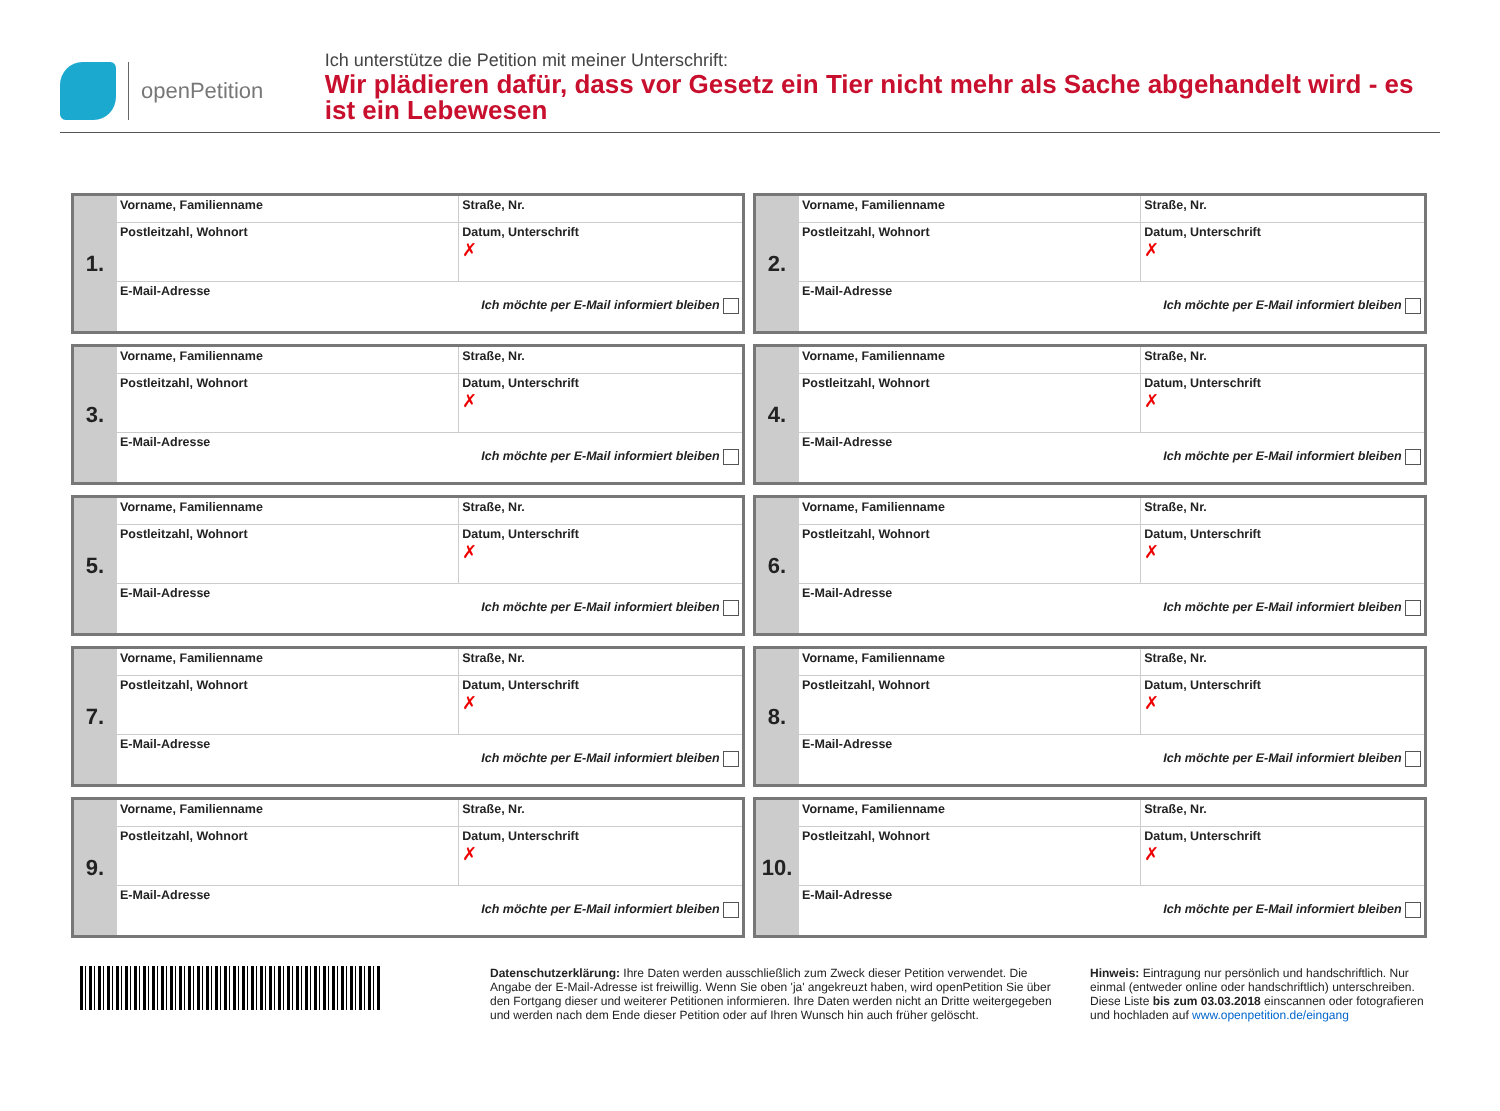openPetition
Ich unterstütze die Petition mit meiner Unterschrift:
Wir plädieren dafür, dass vor Gesetz ein Tier nicht mehr als Sache abgehandelt wird - es ist ein Lebewesen
| 1. | Vorname, Familienname | Straße, Nr. |
| | Postleitzahl, Wohnort | Datum, Unterschrift ✗ |
| | E-Mail-Adresse Ich möchte per E-Mail informiert bleiben | |
| 2. | Vorname, Familienname | Straße, Nr. |
| | Postleitzahl, Wohnort | Datum, Unterschrift ✗ |
| | E-Mail-Adresse Ich möchte per E-Mail informiert bleiben | |
| 3. | Vorname, Familienname | Straße, Nr. |
| | Postleitzahl, Wohnort | Datum, Unterschrift ✗ |
| | E-Mail-Adresse Ich möchte per E-Mail informiert bleiben | |
| 4. | Vorname, Familienname | Straße, Nr. |
| | Postleitzahl, Wohnort | Datum, Unterschrift ✗ |
| | E-Mail-Adresse Ich möchte per E-Mail informiert bleiben | |
| 5. | Vorname, Familienname | Straße, Nr. |
| | Postleitzahl, Wohnort | Datum, Unterschrift ✗ |
| | E-Mail-Adresse Ich möchte per E-Mail informiert bleiben | |
| 6. | Vorname, Familienname | Straße, Nr. |
| | Postleitzahl, Wohnort | Datum, Unterschrift ✗ |
| | E-Mail-Adresse Ich möchte per E-Mail informiert bleiben | |
| 7. | Vorname, Familienname | Straße, Nr. |
| | Postleitzahl, Wohnort | Datum, Unterschrift ✗ |
| | E-Mail-Adresse Ich möchte per E-Mail informiert bleiben | |
| 8. | Vorname, Familienname | Straße, Nr. |
| | Postleitzahl, Wohnort | Datum, Unterschrift ✗ |
| | E-Mail-Adresse Ich möchte per E-Mail informiert bleiben | |
| 9. | Vorname, Familienname | Straße, Nr. |
| | Postleitzahl, Wohnort | Datum, Unterschrift ✗ |
| | E-Mail-Adresse Ich möchte per E-Mail informiert bleiben | |
| 10. | Vorname, Familienname | Straße, Nr. |
| | Postleitzahl, Wohnort | Datum, Unterschrift ✗ |
| | E-Mail-Adresse Ich möchte per E-Mail informiert bleiben | |
Datenschutzerklärung: Ihre Daten werden ausschließlich zum Zweck dieser Petition verwendet. Die Angabe der E-Mail-Adresse ist freiwillig. Wenn Sie oben 'ja' angekreuzt haben, wird openPetition Sie über den Fortgang dieser und weiterer Petitionen informieren. Ihre Daten werden nicht an Dritte weitergegeben und werden nach dem Ende dieser Petition oder auf Ihren Wunsch hin auch früher gelöscht.
Hinweis: Eintragung nur persönlich und handschriftlich. Nur einmal (entweder online oder handschriftlich) unterschreiben. Diese Liste bis zum 03.03.2018 einscannen oder fotografieren und hochladen auf www.openpetition.de/eingang